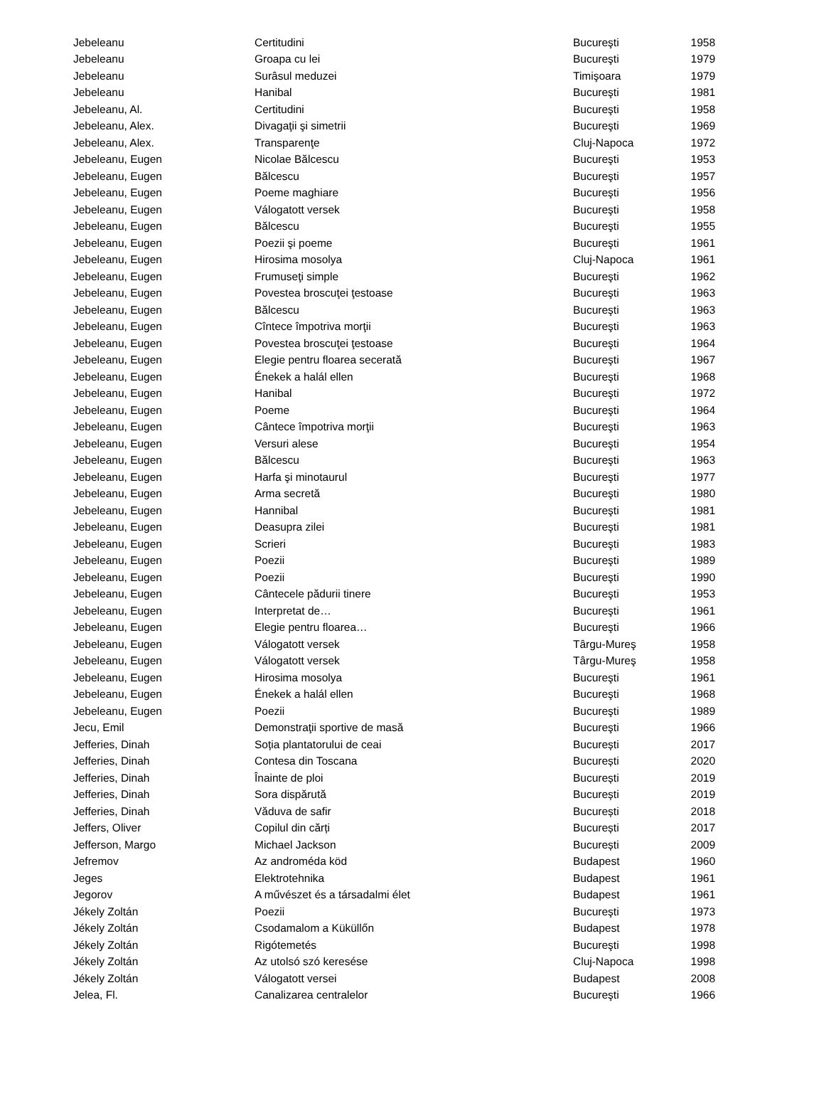| Jebeleanu | Certitudini | Bucureşti | 1958 |
| Jebeleanu | Groapa cu lei | Bucureşti | 1979 |
| Jebeleanu | Surâsul meduzei | Timişoara | 1979 |
| Jebeleanu | Hanibal | Bucureşti | 1981 |
| Jebeleanu, Al. | Certitudini | Bucureşti | 1958 |
| Jebeleanu, Alex. | Divagaţii şi simetrii | Bucureşti | 1969 |
| Jebeleanu, Alex. | Transparenţe | Cluj-Napoca | 1972 |
| Jebeleanu, Eugen | Nicolae Bălcescu | Bucureşti | 1953 |
| Jebeleanu, Eugen | Bălcescu | Bucureşti | 1957 |
| Jebeleanu, Eugen | Poeme maghiare | Bucureşti | 1956 |
| Jebeleanu, Eugen | Válogatott versek | Bucureşti | 1958 |
| Jebeleanu, Eugen | Bălcescu | Bucureşti | 1955 |
| Jebeleanu, Eugen | Poezii şi poeme | Bucureşti | 1961 |
| Jebeleanu, Eugen | Hirosima mosolya | Cluj-Napoca | 1961 |
| Jebeleanu, Eugen | Frumuseţi simple | Bucureşti | 1962 |
| Jebeleanu, Eugen | Povestea broscuţei ţestoase | Bucureşti | 1963 |
| Jebeleanu, Eugen | Bălcescu | Bucureşti | 1963 |
| Jebeleanu, Eugen | Cîntece împotriva morţii | Bucureşti | 1963 |
| Jebeleanu, Eugen | Povestea broscuţei ţestoase | Bucureşti | 1964 |
| Jebeleanu, Eugen | Elegie pentru floarea secerată | Bucureşti | 1967 |
| Jebeleanu, Eugen | Énekek a halál ellen | Bucureşti | 1968 |
| Jebeleanu, Eugen | Hanibal | Bucureşti | 1972 |
| Jebeleanu, Eugen | Poeme | Bucureşti | 1964 |
| Jebeleanu, Eugen | Cântece împotriva morţii | Bucureşti | 1963 |
| Jebeleanu, Eugen | Versuri alese | Bucureşti | 1954 |
| Jebeleanu, Eugen | Bălcescu | Bucureşti | 1963 |
| Jebeleanu, Eugen | Harfa şi minotaurul | Bucureşti | 1977 |
| Jebeleanu, Eugen | Arma secretă | Bucureşti | 1980 |
| Jebeleanu, Eugen | Hannibal | Bucureşti | 1981 |
| Jebeleanu, Eugen | Deasupra zilei | Bucureşti | 1981 |
| Jebeleanu, Eugen | Scrieri | Bucureşti | 1983 |
| Jebeleanu, Eugen | Poezii | Bucureşti | 1989 |
| Jebeleanu, Eugen | Poezii | Bucureşti | 1990 |
| Jebeleanu, Eugen | Cântecele pădurii tinere | Bucureşti | 1953 |
| Jebeleanu, Eugen | Interpretat de… | Bucureşti | 1961 |
| Jebeleanu, Eugen | Elegie pentru floarea… | Bucureşti | 1966 |
| Jebeleanu, Eugen | Válogatott versek | Târgu-Mureş | 1958 |
| Jebeleanu, Eugen | Válogatott versek | Târgu-Mureş | 1958 |
| Jebeleanu, Eugen | Hirosima mosolya | Bucureşti | 1961 |
| Jebeleanu, Eugen | Énekek a halál ellen | Bucureşti | 1968 |
| Jebeleanu, Eugen | Poezii | Bucureşti | 1989 |
| Jecu, Emil | Demonstraţii sportive de masă | Bucureşti | 1966 |
| Jefferies, Dinah | Soția plantatorului de ceai | București | 2017 |
| Jefferies, Dinah | Contesa din Toscana | București | 2020 |
| Jefferies, Dinah | Înainte de ploi | București | 2019 |
| Jefferies, Dinah | Sora dispărută | București | 2019 |
| Jefferies, Dinah | Văduva de safir | București | 2018 |
| Jeffers, Oliver | Copilul din cărți | București | 2017 |
| Jefferson, Margo | Michael Jackson | București | 2009 |
| Jefremov | Az androméda köd | Budapest | 1960 |
| Jeges | Elektrotehnika | Budapest | 1961 |
| Jegorov | A művészet és a társadalmi élet | Budapest | 1961 |
| Jékely Zoltán | Poezii | Bucureşti | 1973 |
| Jékely Zoltán | Csodamalom a Küküllőn | Budapest | 1978 |
| Jékely Zoltán | Rigótemetés | Bucureşti | 1998 |
| Jékely Zoltán | Az utolsó szó keresése | Cluj-Napoca | 1998 |
| Jékely Zoltán | Válogatott versei | Budapest | 2008 |
| Jelea, Fl. | Canalizarea centralelor | Bucureşti | 1966 |